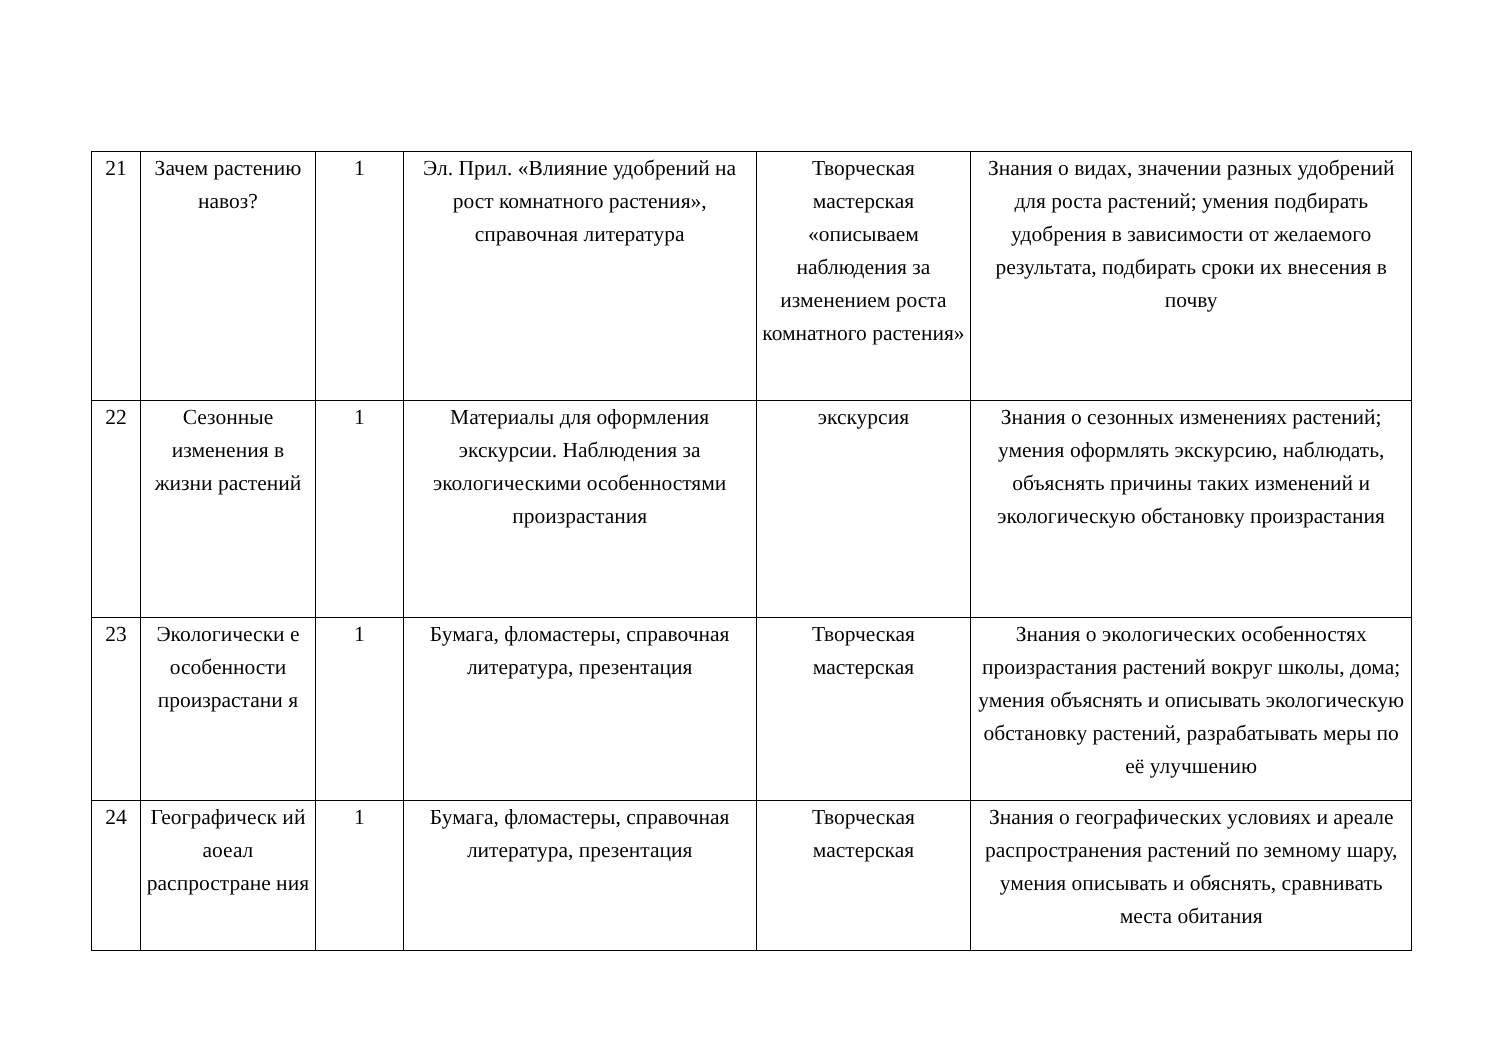| 21 | Зачем растению навоз? | 1 | Эл. Прил. «Влияние удобрений на рост комнатного растения», справочная литература | Творческая мастерская «описываем наблюдения за изменением роста комнатного растения» | Знания о видах, значении разных удобрений для роста растений; умения подбирать удобрения в зависимости от желаемого результата, подбирать сроки их внесения в почву |
| 22 | Сезонные изменения в жизни растений | 1 | Материалы для оформления экскурсии. Наблюдения за экологическими особенностями произрастания | экскурсия | Знания о сезонных изменениях растений; умения оформлять экскурсию, наблюдать, объяснять причины таких изменений и экологическую обстановку произрастания |
| 23 | Экологически е особенности произрастани я | 1 | Бумага, фломастеры, справочная литература, презентация | Творческая мастерская | Знания о экологических особенностях произрастания растений вокруг школы, дома; умения объяснять и описывать экологическую обстановку растений, разрабатывать меры по её улучшению |
| 24 | Географическ ий аоеал распростране ния | 1 | Бумага, фломастеры, справочная литература, презентация | Творческая мастерская | Знания о географических условиях и ареале распространения растений по земному шару, умения описывать и обяснять, сравнивать места обитания |